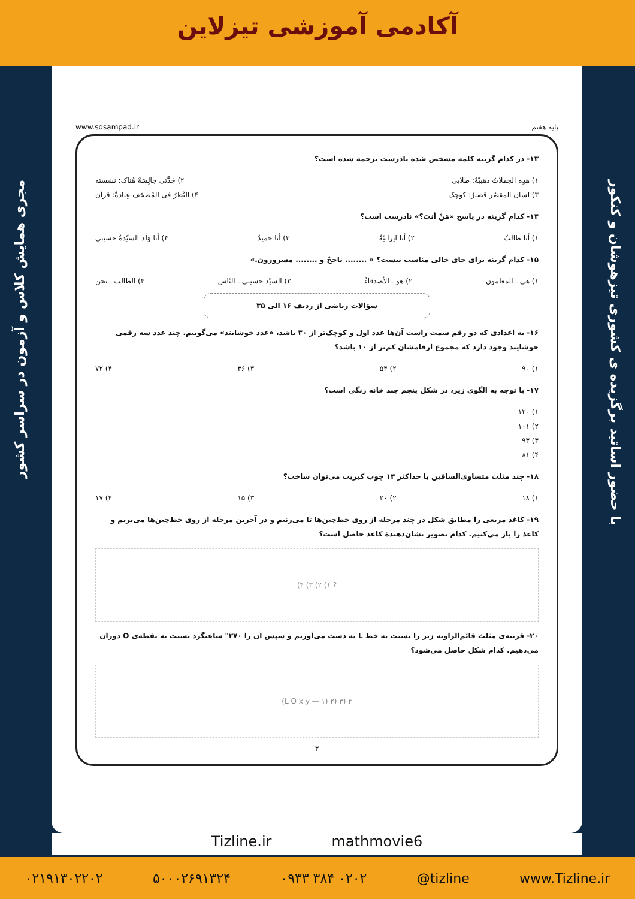آکادمی آموزشی تیزلاین
مجری همایش کلاس و آزمون در سراسر کشور
با حضور اساتید برگزیده ی کشوری تیزهوشان و کنکور
www.sdsampad.ir پایه هفتم
۱۳- در کدام گزینه کلمه مشخص شده نادرست ترجمه شده است؟
۱) هذِه الجملاتُ ذهبیّةٌ: طلایی ۲) جَدَّتی جالِسَةٌ هُناک: نشسته
۳) لسان المقصّر قصیرٌ: کوچک ۴) النَّظرُ فی المُصحَف عِبادةٌ: قرآن
۱۴- کدام گزینه در پاسخ «مَنْ أنتَ؟» نادرست است؟
۱) أنا طالبٌ ۲) أنا ایرانیّةٌ ۳) أنا حمیدٌ ۴) أنا وَلَد السیّدةُ حسینی
۱۵- کدام گزینه برای جای خالی مناسب نیست؟ « ........ ناجحٌ و ........ مسرورون.»
۱) هی ـ المعلمون ۲) هو ـ الأصدقاءُ ۳) السیّد حسینی ـ النّاس ۴) الطالب ـ نحن
سؤالات ریاضی از ردیف ۱۶ الی ۳۵
۱۶- به اعدادی که دو رقم سمت راست آن‌ها عدد اول و کوچک‌تر از ۳۰ باشد، «عدد خوشایند» می‌گوییم. چند عدد سه رقمی خوشایند وجود دارد که مجموع ارقامشان کم‌تر از ۱۰ باشد؟
۱) ۹۰ ۲) ۵۴ ۳) ۳۶ ۴) ۷۲
۱۷- با توجه به الگوی زیر، در شکل پنجم چند خانه رنگی است؟
۱) ۱۲۰
۲) ۱۰۱
۳) ۹۳
۴) ۸۱
۱۸- چند مثلث متساوی‌الساقین با حداکثر ۱۳ چوب کبریت می‌توان ساخت؟
۱) ۱۸ ۲) ۲۰ ۳) ۱۵ ۴) ۱۷
۱۹- کاغذ مربعی را مطابق شکل در چند مرحله از روی خط‌چین‌ها تا می‌زنیم و در آخرین مرحله از روی خط‌چین‌ها می‌بریم و کاغذ را باز می‌کنیم. کدام تصویر نشان‌دهندهٔ کاغذ حاصل است؟
? ۱) ۲) ۳) ۴)
۲۰- قرینه‌ی مثلث قائم‌الزاویه زیر را نسبت به خط L به دست می‌آوریم و سپس آن را ۲۷۰° ساعتگرد نسبت به نقطه‌ی O دوران می‌دهیم. کدام شکل حاصل می‌شود؟
L O x y — ۱) ۲) ۳) ۴)
۳
Tizline.ir mathmovie6
۰۲۱۹۱۳۰۲۲۰۲ ۵۰۰۰۲۶۹۱۳۲۴ ۰۹۳۳ ۳۸۴ ۰۲۰۲ @tizline www.Tizline.ir